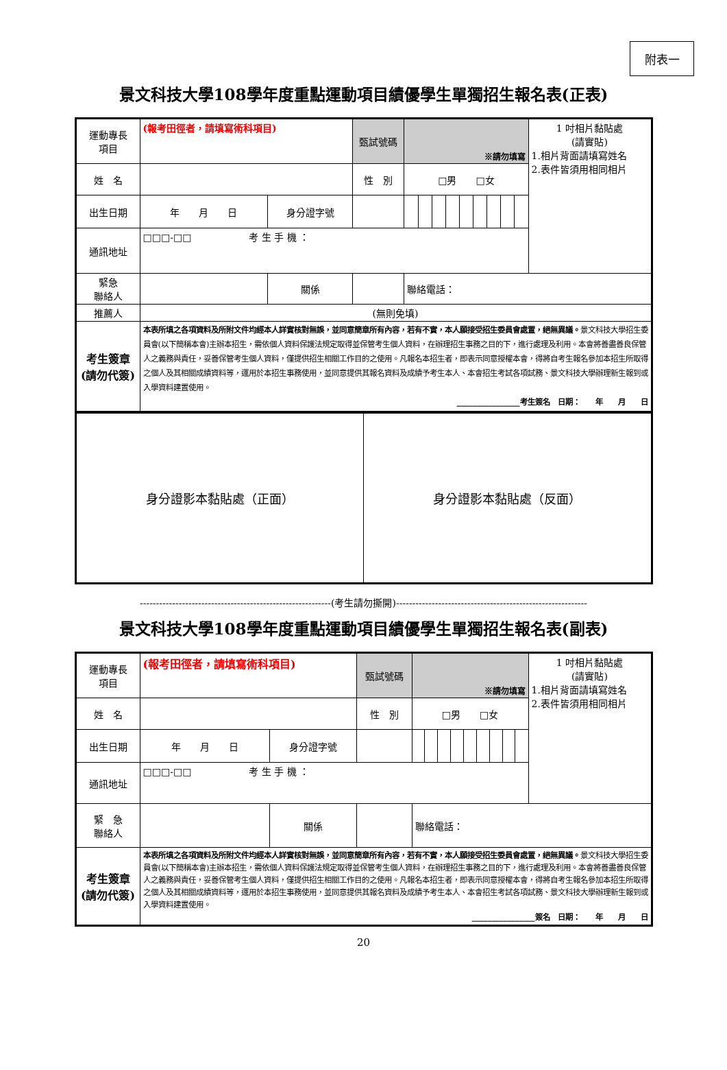附表一
景文科技大學108學年度重點運動項目績優學生單獨招生報名表(正表)
| 運動專長 項目 | (報考田徑者，請填寫術科項目) | | | 甄試號碼 | ※請勿填寫 | | | | | | | | | 1 吋相片黏貼處 (請實貼) 1.相片背面請填寫姓名 2.表件皆須用相同相片 |
| 姓 名 | | | | 性 別 | □男 □女 | | | | | | | | | |
| 出生日期 | 年 月 日 | | 身分證字號 | | | | | | | | | | | |
| 通訊地址 | □□□-□□ 考 生 手 機 ： | | | | | | | | | | | | | |
| 緊急 聯絡人 | | 關係 | | | 聯絡電話： | | | | | | | | | |
| 推薦人 | (無則免填) | | | | | | | | | | | | | |
| 考生簽章 (請勿代簽) | 本表所填之各項資料及所附文件均經本人詳實核對無誤，並同意簡章所有內容，若有不實，本人願接受招生委員會處置，絕無異議。 景文科技大學招生委員會(以下簡稱本會)主辦本招生，需依個人資料保護法規定取得並保管考生個人資料，在辦理招生事務之目的下，進行處理及利用。本會將善盡善良保管人之義務與責任，妥善保管考生個人資料，僅提供招生相關工作目的之使用。凡報名本招生者，即表示同意授權本會，得將自考生報名參加本招生所取得之個人及其相關成績資料等，運用於本招生事務使用，並同意提供其報名資料及成績予考生本人、本會招生考試各項試務、景文科技大學辦理新生報到或入學資料建置使用。 ________________考生簽名 日期： 年 月 日 | | | | | | | | | | | | | |
| 身分證影本黏貼處（正面） | 身分證影本黏貼處（反面） |
-----------------------------------------------------------(考生請勿撕開)-----------------------------------------------------------
景文科技大學108學年度重點運動項目績優學生單獨招生報名表(副表)
| 運動專長 項目 | (報考田徑者，請填寫術科項目) | | | 甄試號碼 | ※請勿填寫 | | | | | | | | | 1 吋相片黏貼處 (請實貼) 1.相片背面請填寫姓名 2.表件皆須用相同相片 |
| 姓 名 | | | | 性 別 | □男 □女 | | | | | | | | | |
| 出生日期 | 年 月 日 | | 身分證字號 | | | | | | | | | | | |
| 通訊地址 | □□□-□□ 考 生 手 機 ： | | | | | | | | | | | | | |
| 緊 急 聯絡人 | | 關係 | | | 聯絡電話： | | | | | | | | | |
| 考生簽章 (請勿代簽) | 本表所填之各項資料及所附文件均經本人詳實核對無誤，並同意簡章所有內容，若有不實，本人願接受招生委員會處置，絕無異議。 景文科技大學招生委員會(以下簡稱本會)主辦本招生，需依個人資料保護法規定取得並保管考生個人資料，在辦理招生事務之目的下，進行處理及利用。本會將善盡善良保管人之義務與責任，妥善保管考生個人資料，僅提供招生相關工作目的之使用。凡報名本招生者，即表示同意授權本會，得將自考生報名參加本招生所取得之個人及其相關成績資料等，運用於本招生事務使用，並同意提供其報名資料及成績予考生本人、本會招生考試各項試務、景文科技大學辦理新生報到或入學資料建置使用。 ________________簽名 日期： 年 月 日 | | | | | | | | | | | | | |
20